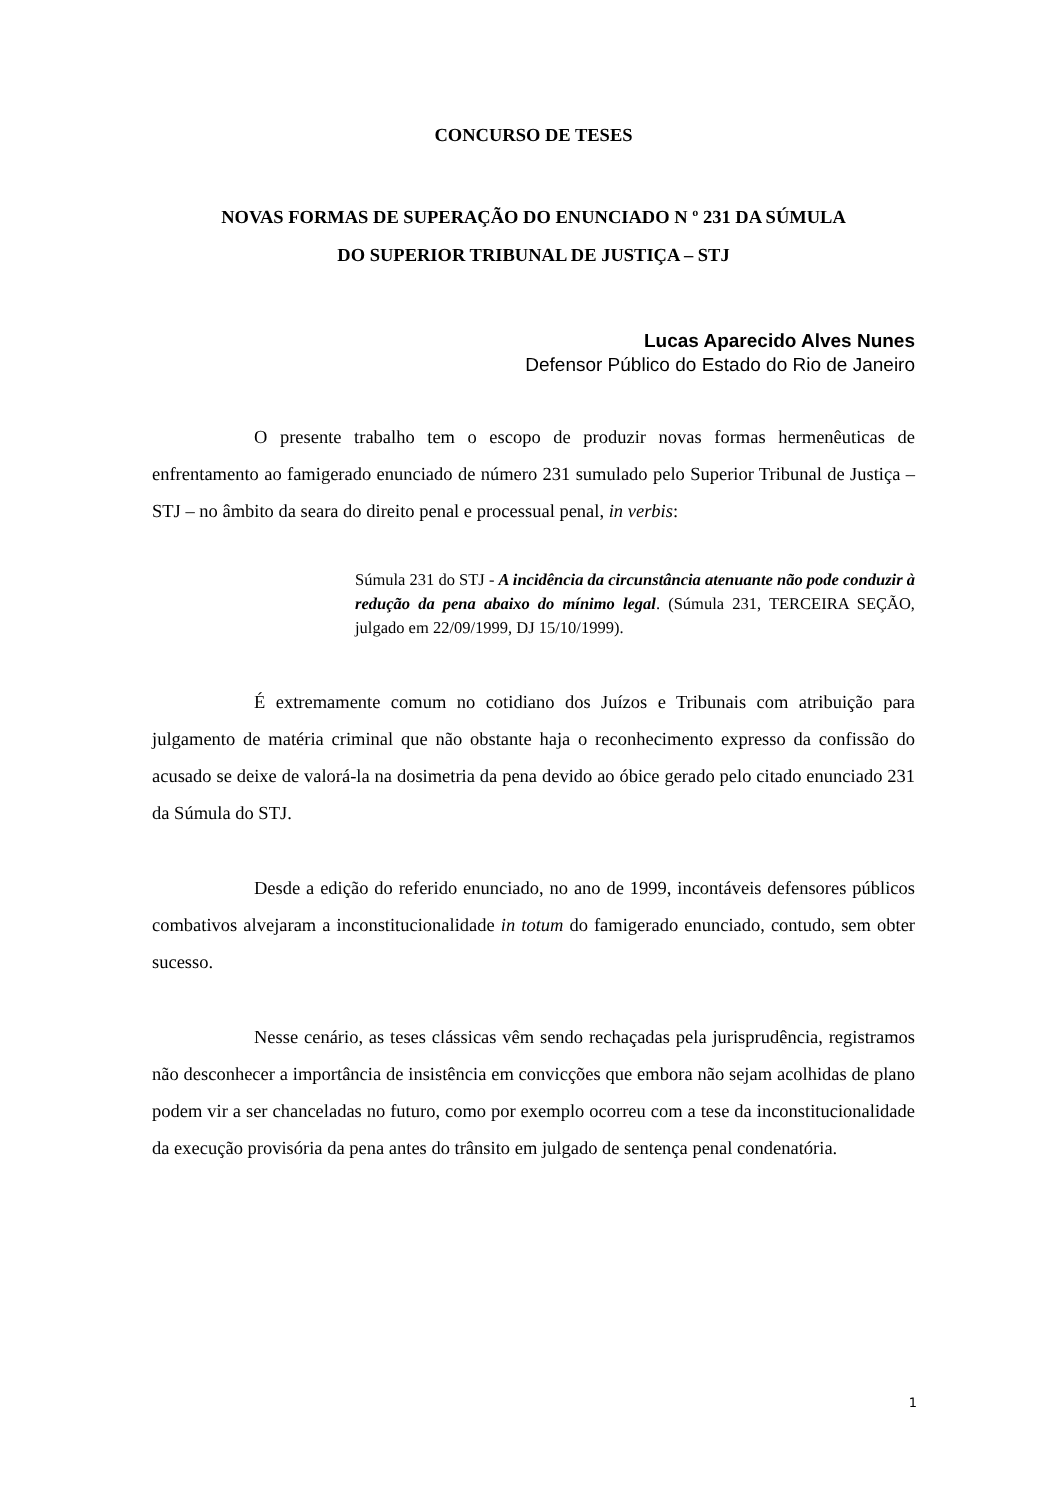CONCURSO DE TESES
NOVAS FORMAS DE SUPERAÇÃO DO ENUNCIADO N º 231 DA SÚMULA
DO SUPERIOR TRIBUNAL DE JUSTIÇA – STJ
Lucas Aparecido Alves Nunes
Defensor Público do Estado do Rio de Janeiro
O presente trabalho tem o escopo de produzir novas formas hermenêuticas de enfrentamento ao famigerado enunciado de número 231 sumulado pelo Superior Tribunal de Justiça – STJ – no âmbito da seara do direito penal e processual penal, in verbis:
Súmula 231 do STJ - A incidência da circunstância atenuante não pode conduzir à redução da pena abaixo do mínimo legal. (Súmula 231, TERCEIRA SEÇÃO, julgado em 22/09/1999, DJ 15/10/1999).
É extremamente comum no cotidiano dos Juízos e Tribunais com atribuição para julgamento de matéria criminal que não obstante haja o reconhecimento expresso da confissão do acusado se deixe de valorá-la na dosimetria da pena devido ao óbice gerado pelo citado enunciado 231 da Súmula do STJ.
Desde a edição do referido enunciado, no ano de 1999, incontáveis defensores públicos combativos alvejaram a inconstitucionalidade in totum do famigerado enunciado, contudo, sem obter sucesso.
Nesse cenário, as teses clássicas vêm sendo rechaçadas pela jurisprudência, registramos não desconhecer a importância de insistência em convicções que embora não sejam acolhidas de plano podem vir a ser chanceladas no futuro, como por exemplo ocorreu com a tese da inconstitucionalidade da execução provisória da pena antes do trânsito em julgado de sentença penal condenatória.
1